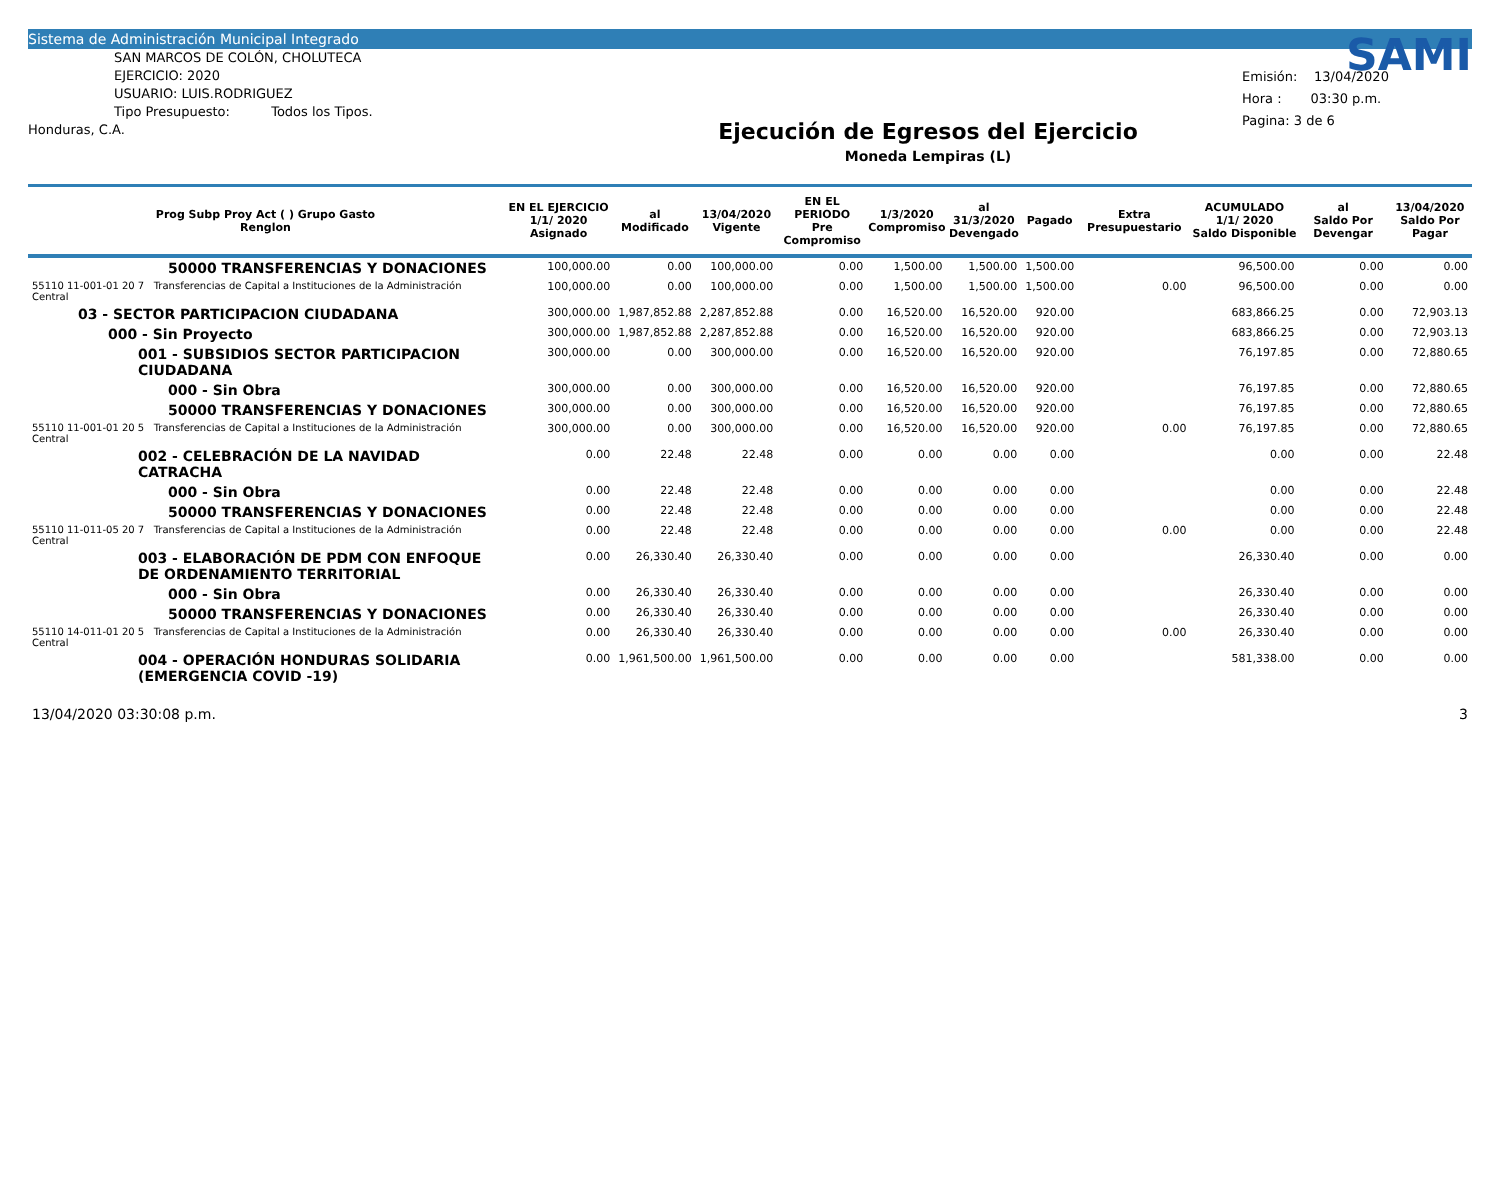Sistema de Administración Municipal Integrado
SAN MARCOS DE COLÓN, CHOLUTECA
EJERCICIO: 2020
USUARIO: LUIS.RODRIGUEZ
Tipo Presupuesto: Todos los Tipos.
Honduras, C.A.
Ejecución de Egresos del Ejercicio
Moneda Lempiras (L)
SAMI
Emisión: 13/04/2020
Hora : 03:30 p.m.
Pagina: 3 de 6
| Prog Subp Proy Act ( ) Grupo Gasto Renglon | EN EL EJERCICIO 1/1/ 2020 Asignado | al Modificado | 13/04/2020 Vigente | EN EL PERIODO Pre Compromiso | 1/3/2020 Compromiso | al 31/3/2020 Devengado | Pagado | Extra Presupuestario | ACUMULADO 1/1/ 2020 Saldo Disponible | al Saldo Por Devengar | 13/04/2020 Saldo Por Pagar |
| --- | --- | --- | --- | --- | --- | --- | --- | --- | --- | --- | --- |
| 50000 TRANSFERENCIAS Y DONACIONES | 100,000.00 | 0.00 | 100,000.00 | 0.00 | 1,500.00 | 1,500.00 | 1,500.00 | | 96,500.00 | 0.00 | 0.00 |
| 55110 11-001-01 20 7 Transferencias de Capital a Instituciones de la Administración Central | 100,000.00 | 0.00 | 100,000.00 | 0.00 | 1,500.00 | 1,500.00 | 1,500.00 | 0.00 | 96,500.00 | 0.00 | 0.00 |
| 03 - SECTOR PARTICIPACION CIUDADANA | 300,000.00 | 1,987,852.88 | 2,287,852.88 | 0.00 | 16,520.00 | 16,520.00 | 920.00 | | 683,866.25 | 0.00 | 72,903.13 |
| 000 - Sin Proyecto | 300,000.00 | 1,987,852.88 | 2,287,852.88 | 0.00 | 16,520.00 | 16,520.00 | 920.00 | | 683,866.25 | 0.00 | 72,903.13 |
| 001 - SUBSIDIOS SECTOR PARTICIPACION CIUDADANA | 300,000.00 | 0.00 | 300,000.00 | 0.00 | 16,520.00 | 16,520.00 | 920.00 | | 76,197.85 | 0.00 | 72,880.65 |
| 000 - Sin Obra | 300,000.00 | 0.00 | 300,000.00 | 0.00 | 16,520.00 | 16,520.00 | 920.00 | | 76,197.85 | 0.00 | 72,880.65 |
| 50000 TRANSFERENCIAS Y DONACIONES | 300,000.00 | 0.00 | 300,000.00 | 0.00 | 16,520.00 | 16,520.00 | 920.00 | | 76,197.85 | 0.00 | 72,880.65 |
| 55110 11-001-01 20 5 Transferencias de Capital a Instituciones de la Administración Central | 300,000.00 | 0.00 | 300,000.00 | 0.00 | 16,520.00 | 16,520.00 | 920.00 | 0.00 | 76,197.85 | 0.00 | 72,880.65 |
| 002 - CELEBRACIÓN DE LA NAVIDAD CATRACHA | 0.00 | 22.48 | 22.48 | 0.00 | 0.00 | 0.00 | 0.00 | | 0.00 | 0.00 | 22.48 |
| 000 - Sin Obra | 0.00 | 22.48 | 22.48 | 0.00 | 0.00 | 0.00 | 0.00 | | 0.00 | 0.00 | 22.48 |
| 50000 TRANSFERENCIAS Y DONACIONES | 0.00 | 22.48 | 22.48 | 0.00 | 0.00 | 0.00 | 0.00 | | 0.00 | 0.00 | 22.48 |
| 55110 11-011-05 20 7 Transferencias de Capital a Instituciones de la Administración Central | 0.00 | 22.48 | 22.48 | 0.00 | 0.00 | 0.00 | 0.00 | 0.00 | 0.00 | 0.00 | 22.48 |
| 003 - ELABORACIÓN DE PDM CON ENFOQUE DE ORDENAMIENTO TERRITORIAL | 0.00 | 26,330.40 | 26,330.40 | 0.00 | 0.00 | 0.00 | 0.00 | | 26,330.40 | 0.00 | 0.00 |
| 000 - Sin Obra | 0.00 | 26,330.40 | 26,330.40 | 0.00 | 0.00 | 0.00 | 0.00 | | 26,330.40 | 0.00 | 0.00 |
| 50000 TRANSFERENCIAS Y DONACIONES | 0.00 | 26,330.40 | 26,330.40 | 0.00 | 0.00 | 0.00 | 0.00 | | 26,330.40 | 0.00 | 0.00 |
| 55110 14-011-01 20 5 Transferencias de Capital a Instituciones de la Administración Central | 0.00 | 26,330.40 | 26,330.40 | 0.00 | 0.00 | 0.00 | 0.00 | 0.00 | 26,330.40 | 0.00 | 0.00 |
| 004 - OPERACIÓN HONDURAS SOLIDARIA (EMERGENCIA COVID -19) | 0.00 | 1,961,500.00 | 1,961,500.00 | 0.00 | 0.00 | 0.00 | 0.00 | | 581,338.00 | 0.00 | 0.00 |
13/04/2020 03:30:08 p.m. 3